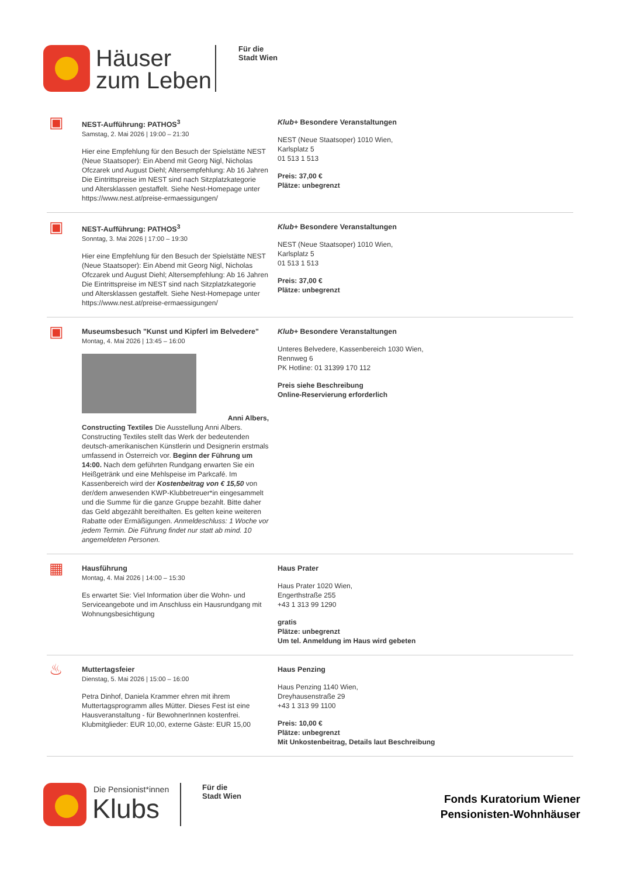Häuser
zum Leben
Für die
Stadt Wien
▣
NEST-Aufführung: PATHOS<sup>3</sup>
Samstag, 2. Mai 2026 | 19:00 – 21:30
Hier eine Empfehlung für den Besuch der Spielstätte NEST (Neue Staatsoper): Ein Abend mit Georg Nigl, Nicholas Ofczarek und August Diehl; Altersempfehlung: Ab 16 Jahren
Die Eintrittspreise im NEST sind nach Sitzplatzkategorie und Altersklassen gestaffelt. Siehe Nest-Homepage unter https://www.nest.at/preise-ermaessigungen/
Klub+ Besondere Veranstaltungen
NEST (Neue Staatsoper) 1010 Wien,
Karlsplatz 5
01 513 1 513
Preis: 37,00 €
Plätze: unbegrenzt
▣
NEST-Aufführung: PATHOS<sup>3</sup>
Sonntag, 3. Mai 2026 | 17:00 – 19:30
Hier eine Empfehlung für den Besuch der Spielstätte NEST (Neue Staatsoper): Ein Abend mit Georg Nigl, Nicholas Ofczarek und August Diehl; Altersempfehlung: Ab 16 Jahren
Die Eintrittspreise im NEST sind nach Sitzplatzkategorie und Altersklassen gestaffelt. Siehe Nest-Homepage unter https://www.nest.at/preise-ermaessigungen/
Klub+ Besondere Veranstaltungen
NEST (Neue Staatsoper) 1010 Wien,
Karlsplatz 5
01 513 1 513
Preis: 37,00 €
Plätze: unbegrenzt
▣
Museumsbesuch "Kunst und Kipferl im Belvedere"
Montag, 4. Mai 2026 | 13:45 – 16:00
Anni Albers,
Constructing Textiles Die Ausstellung Anni Albers. Constructing Textiles stellt das Werk der bedeutenden deutsch-amerikanischen Künstlerin und Designerin erstmals umfassend in Österreich vor. Beginn der Führung um 14:00. Nach dem geführten Rundgang erwarten Sie ein Heißgetränk und eine Mehlspeise im Parkcafé. Im Kassenbereich wird der Kostenbeitrag von € 15,50 von der/dem anwesenden KWP-Klubbetreuer*in eingesammelt und die Summe für die ganze Gruppe bezahlt. Bitte daher das Geld abgezählt bereithalten. Es gelten keine weiteren Rabatte oder Ermäßigungen. Anmeldeschluss: 1 Woche vor jedem Termin. Die Führung findet nur statt ab mind. 10 angemeldeten Personen.
Klub+ Besondere Veranstaltungen
Unteres Belvedere, Kassenbereich 1030 Wien,
Rennweg 6
PK Hotline: 01 31399 170 112
Preis siehe Beschreibung
Online-Reservierung erforderlich
▦
Hausführung
Montag, 4. Mai 2026 | 14:00 – 15:30
Es erwartet Sie: Viel Information über die Wohn- und Serviceangebote und im Anschluss ein Hausrundgang mit Wohnungsbesichtigung
Haus Prater
Haus Prater 1020 Wien,
Engerthstraße 255
+43 1 313 99 1290
gratis
Plätze: unbegrenzt
Um tel. Anmeldung im Haus wird gebeten
♨
Muttertagsfeier
Dienstag, 5. Mai 2026 | 15:00 – 16:00
Petra Dinhof, Daniela Krammer ehren mit ihrem Muttertagsprogramm alles Mütter. Dieses Fest ist eine Hausveranstaltung - für BewohnerInnen kostenfrei. Klubmitglieder: EUR 10,00, externe Gäste: EUR 15,00
Haus Penzing
Haus Penzing 1140 Wien,
Dreyhausenstraße 29
+43 1 313 99 1100
Preis: 10,00 €
Plätze: unbegrenzt
Mit Unkostenbeitrag, Details laut Beschreibung
Die Pensionist*innen
Klubs
Für die
Stadt Wien
Fonds Kuratorium Wiener
Pensionisten-Wohnhäuser